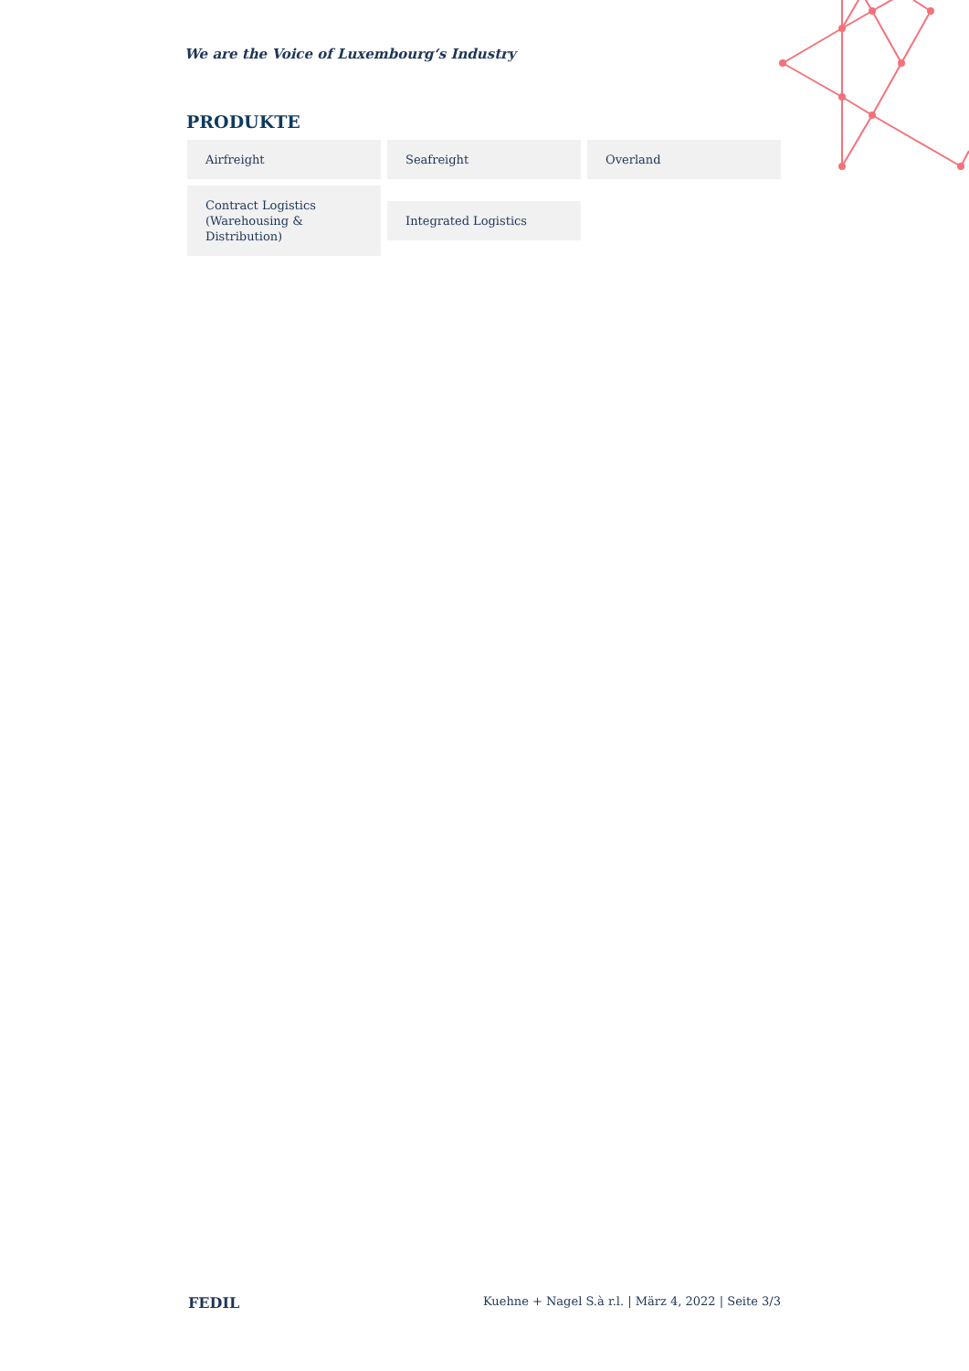We are the Voice of Luxembourg‘s Industry
PRODUKTE
Airfreight
Seafreight
Overland
Contract Logistics (Warehousing & Distribution)
Integrated Logistics
FEDIL Kuehne + Nagel S.à r.l. | März 4, 2022 | Seite 3/3